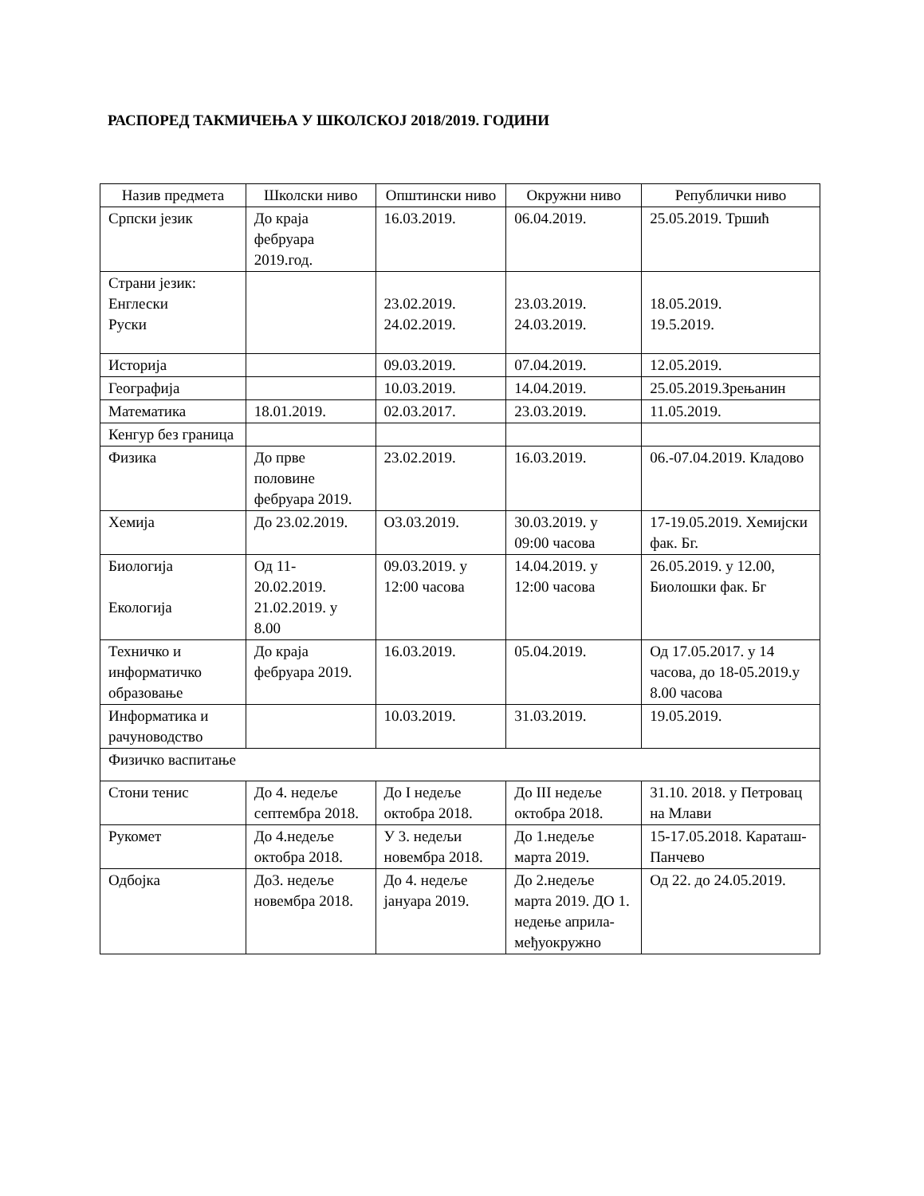РАСПОРЕД ТАКМИЧЕЊА У ШКОЛСКОЈ 2018/2019. ГОДИНИ
| Назив предмета | Школски ниво | Општински ниво | Окружни ниво | Републички ниво |
| Српски језик | До краја фебруара 2019.год. | 16.03.2019. | 06.04.2019. | 25.05.2019. Тршић |
| Страни језик: Енглески Руски | | 23.02.2019. 24.02.2019. | 23.03.2019. 24.03.2019. | 18.05.2019. 19.5.2019. |
| Историја | | 09.03.2019. | 07.04.2019. | 12.05.2019. |
| Географија | | 10.03.2019. | 14.04.2019. | 25.05.2019.Зрењанин |
| Математика | 18.01.2019. | 02.03.2017. | 23.03.2019. | 11.05.2019. |
| Кенгур без граница | | | | |
| Физика | До прве половине фебруара 2019. | 23.02.2019. | 16.03.2019. | 06.-07.04.2019. Кладово |
| Хемија | До 23.02.2019. | О3.03.2019. | 30.03.2019. у 09:00 часова | 17-19.05.2019. Хемијски фак. Бг. |
| Биологија Екологија | Од 11-20.02.2019. 21.02.2019. у 8.00 | 09.03.2019. у 12:00 часова | 14.04.2019. у 12:00 часова | 26.05.2019. у 12.00, Биолошки фак. Бг |
| Техничко и информатичко образовање | До краја фебруара 2019. | 16.03.2019. | 05.04.2019. | Од 17.05.2017. у 14 часова, до 18-05.2019.у 8.00 часова |
| Информатика и рачуноводство | | 10.03.2019. | 31.03.2019. | 19.05.2019. |
| Физичко васпитање | | | | |
| Стони тенис | До 4. недеље септембра 2018. | До I недеље октобра 2018. | До III недеље октобра 2018. | 31.10. 2018. у Петровац на Млави |
| Рукомет | До 4.недеље октобра 2018. | У 3. недељи новембра 2018. | До 1.недеље марта 2019. | 15-17.05.2018. Караташ-Панчево |
| Одбојка | До3. недеље новембра 2018. | До 4. недеље јануара 2019. | До 2.недеље марта 2019. ДО 1. недење априла-међуокружно | Од 22. до 24.05.2019. |